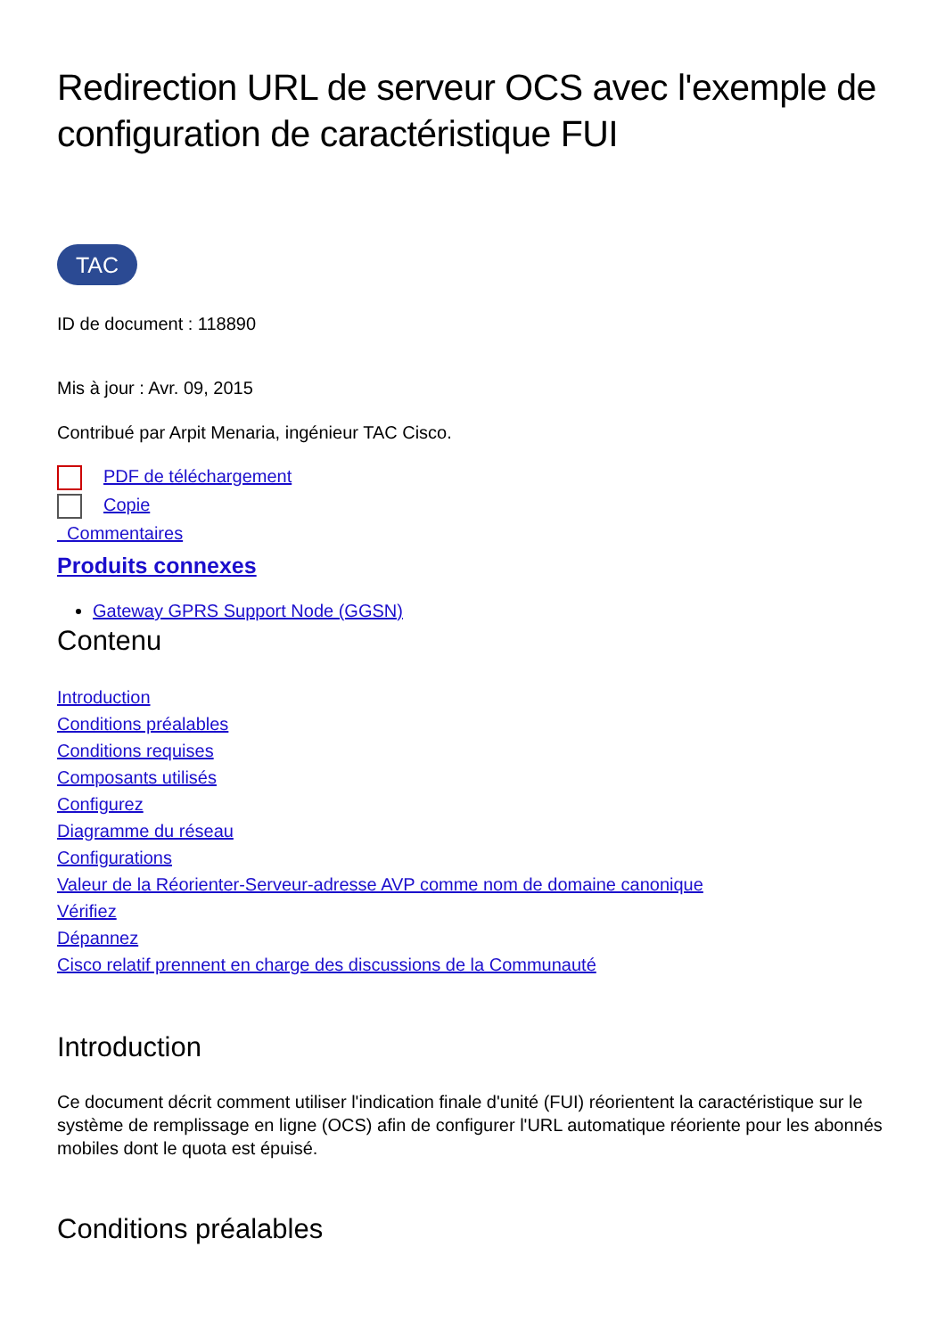Redirection URL de serveur OCS avec l'exemple de configuration de caractéristique FUI
TAC
ID de document : 118890
Mis à jour : Avr. 09, 2015
Contribué par Arpit Menaria, ingénieur TAC Cisco.
PDF de téléchargement
Copie
Commentaires
Produits connexes
Gateway GPRS Support Node (GGSN)
Contenu
Introduction
Conditions préalables
Conditions requises
Composants utilisés
Configurez
Diagramme du réseau
Configurations
Valeur de la Réorienter-Serveur-adresse AVP comme nom de domaine canonique
Vérifiez
Dépannez
Cisco relatif prennent en charge des discussions de la Communauté
Introduction
Ce document décrit comment utiliser l'indication finale d'unité (FUI) réorientent la caractéristique sur le système de remplissage en ligne (OCS) afin de configurer l'URL automatique réoriente pour les abonnés mobiles dont le quota est épuisé.
Conditions préalables